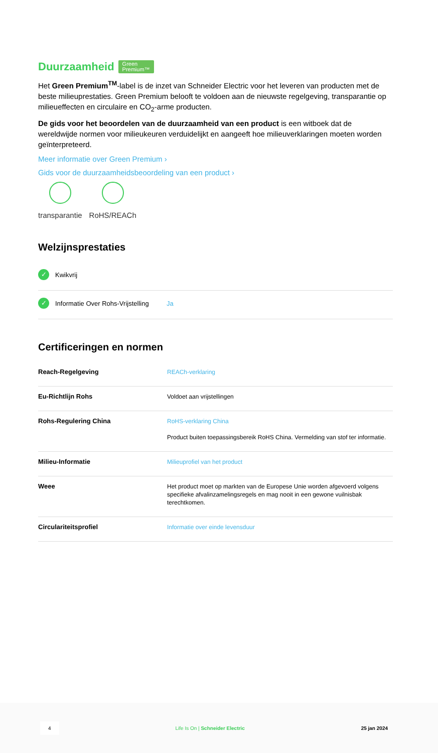Duurzaamheid Green
Premium™
Het Green Premium<sup>TM</sup>-label is de inzet van Schneider Electric voor het leveren van producten met de beste milieuprestaties. Green Premium belooft te voldoen aan de nieuwste regelgeving, transparantie op milieueffecten en circulaire en CO<sub>2</sub>-arme producten.
De gids voor het beoordelen van de duurzaamheid van een product is een witboek dat de wereldwijde normen voor milieukeuren verduidelijkt en aangeeft hoe milieuverklaringen moeten worden geïnterpreteerd.
Meer informatie over Green Premium ›
Gids voor de duurzaamheidsbeoordeling van een product ›
transparantie RoHS/REACh
Welzijnsprestaties
✓ Kwikvrij
✓ Informatie Over Rohs-Vrijstelling Ja
Certificeringen en normen
| Reach-Regelgeving | REACh-verklaring |
| Eu-Richtlijn Rohs | Voldoet aan vrijstellingen |
| Rohs-Regulering China | RoHS-verklaring China Product buiten toepassingsbereik RoHS China. Vermelding van stof ter informatie. |
| Milieu-Informatie | Milieuprofiel van het product |
| Weee | Het product moet op markten van de Europese Unie worden afgevoerd volgens specifieke afvalinzamelingsregels en mag nooit in een gewone vuilnisbak terechtkomen. |
| Circulariteitsprofiel | Informatie over einde levensduur |
4 Life Is On | Schneider Electric 25 jan 2024